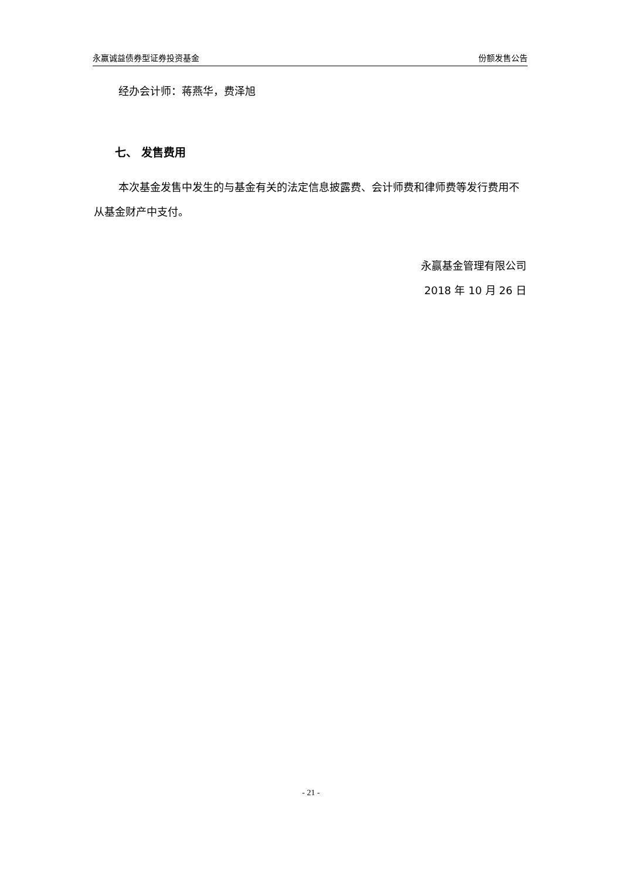永赢诚益债券型证券投资基金 份额发售公告
经办会计师：蒋燕华，费泽旭
七、 发售费用
本次基金发售中发生的与基金有关的法定信息披露费、会计师费和律师费等发行费用不从基金财产中支付。
永赢基金管理有限公司
2018 年 10 月 26 日
- 21 -